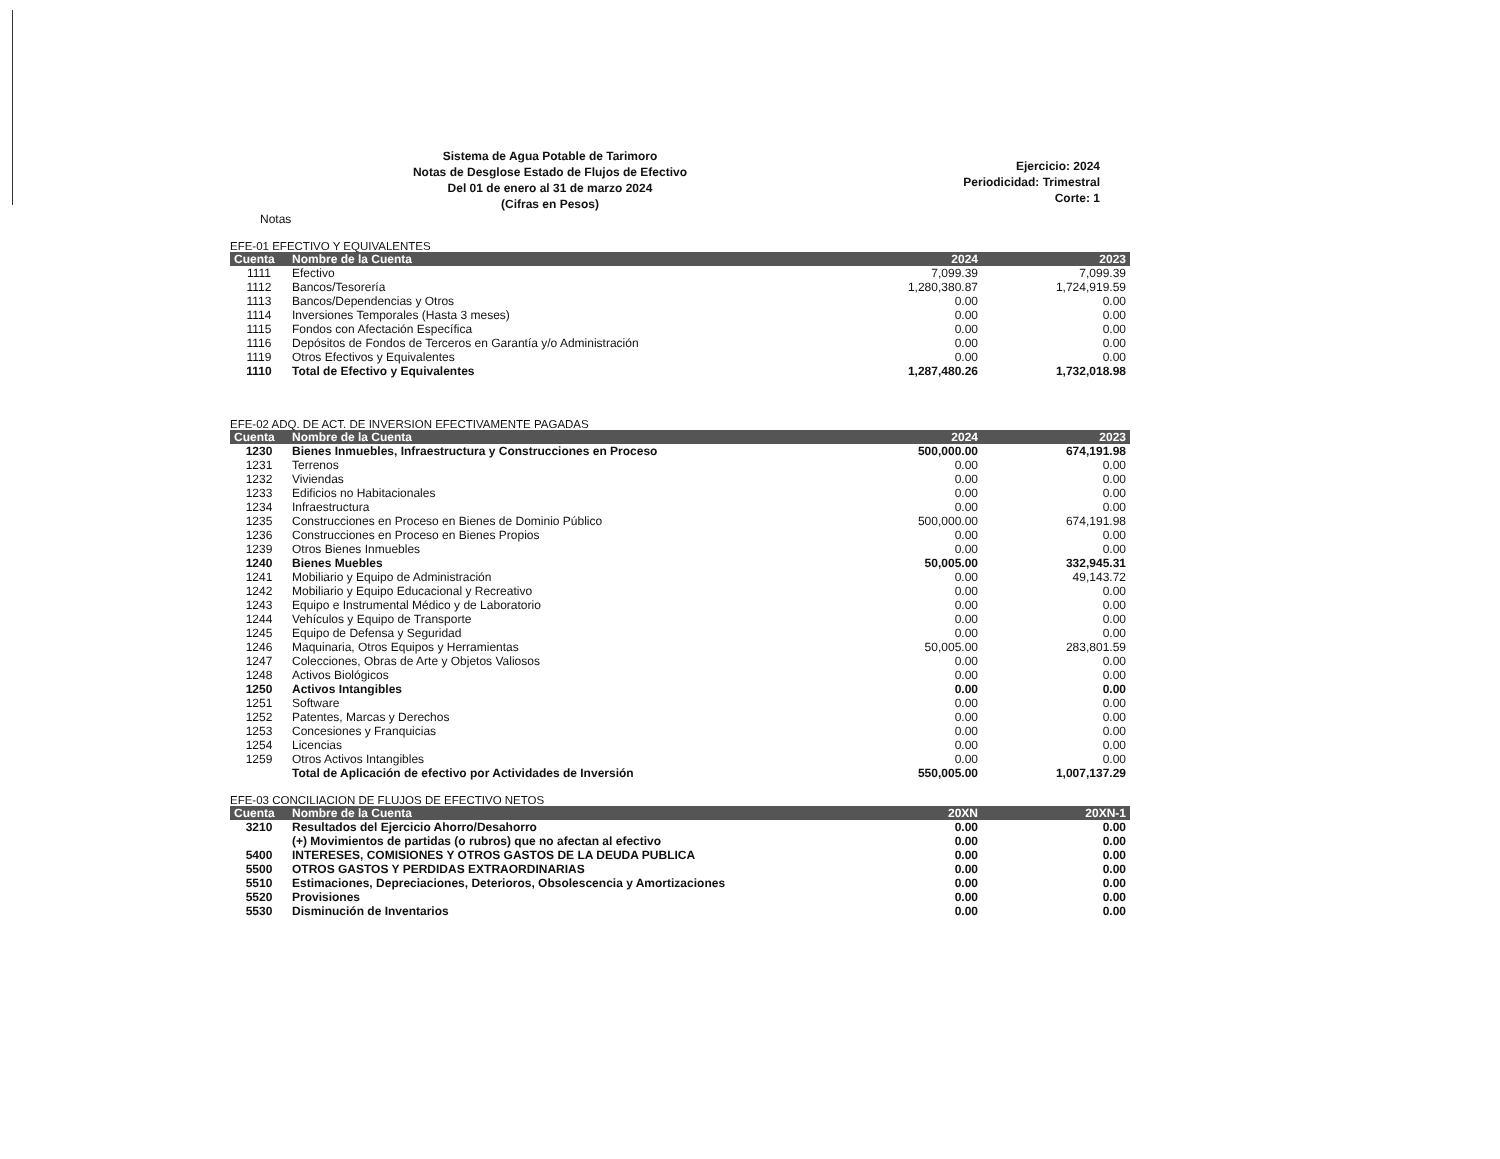Sistema de Agua Potable de Tarimoro
Notas de Desglose Estado de Flujos de Efectivo
Del 01 de enero al 31 de marzo 2024
(Cifras en Pesos)
Ejercicio: 2024
Periodicidad: Trimestral
Corte: 1
Notas
EFE-01 EFECTIVO Y EQUIVALENTES
| Cuenta | Nombre de la Cuenta | 2024 | 2023 |
| --- | --- | --- | --- |
| 1111 | Efectivo | 7,099.39 | 7,099.39 |
| 1112 | Bancos/Tesorería | 1,280,380.87 | 1,724,919.59 |
| 1113 | Bancos/Dependencias y Otros | 0.00 | 0.00 |
| 1114 | Inversiones Temporales (Hasta 3 meses) | 0.00 | 0.00 |
| 1115 | Fondos con Afectación Específica | 0.00 | 0.00 |
| 1116 | Depósitos de Fondos de Terceros en Garantía y/o Administración | 0.00 | 0.00 |
| 1119 | Otros Efectivos y Equivalentes | 0.00 | 0.00 |
| 1110 | Total de Efectivo y Equivalentes | 1,287,480.26 | 1,732,018.98 |
EFE-02 ADQ. DE ACT. DE INVERSION EFECTIVAMENTE PAGADAS
| Cuenta | Nombre de la Cuenta | 2024 | 2023 |
| --- | --- | --- | --- |
| 1230 | Bienes Inmuebles, Infraestructura y Construcciones en Proceso | 500,000.00 | 674,191.98 |
| 1231 | Terrenos | 0.00 | 0.00 |
| 1232 | Viviendas | 0.00 | 0.00 |
| 1233 | Edificios no Habitacionales | 0.00 | 0.00 |
| 1234 | Infraestructura | 0.00 | 0.00 |
| 1235 | Construcciones en Proceso en Bienes de Dominio Público | 500,000.00 | 674,191.98 |
| 1236 | Construcciones en Proceso en Bienes Propios | 0.00 | 0.00 |
| 1239 | Otros Bienes Inmuebles | 0.00 | 0.00 |
| 1240 | Bienes Muebles | 50,005.00 | 332,945.31 |
| 1241 | Mobiliario y Equipo de Administración | 0.00 | 49,143.72 |
| 1242 | Mobiliario y Equipo Educacional y Recreativo | 0.00 | 0.00 |
| 1243 | Equipo e Instrumental Médico y de Laboratorio | 0.00 | 0.00 |
| 1244 | Vehículos y Equipo de Transporte | 0.00 | 0.00 |
| 1245 | Equipo de Defensa y Seguridad | 0.00 | 0.00 |
| 1246 | Maquinaria, Otros Equipos y Herramientas | 50,005.00 | 283,801.59 |
| 1247 | Colecciones, Obras de Arte y Objetos Valiosos | 0.00 | 0.00 |
| 1248 | Activos Biológicos | 0.00 | 0.00 |
| 1250 | Activos Intangibles | 0.00 | 0.00 |
| 1251 | Software | 0.00 | 0.00 |
| 1252 | Patentes, Marcas y Derechos | 0.00 | 0.00 |
| 1253 | Concesiones y Franquicias | 0.00 | 0.00 |
| 1254 | Licencias | 0.00 | 0.00 |
| 1259 | Otros Activos Intangibles | 0.00 | 0.00 |
| | Total de Aplicación de efectivo por Actividades de Inversión | 550,005.00 | 1,007,137.29 |
EFE-03 CONCILIACION DE FLUJOS DE EFECTIVO NETOS
| Cuenta | Nombre de la Cuenta | 20XN | 20XN-1 |
| --- | --- | --- | --- |
| 3210 | Resultados del Ejercicio Ahorro/Desahorro | 0.00 | 0.00 |
| | (+) Movimientos de partidas (o rubros) que no afectan al efectivo | 0.00 | 0.00 |
| 5400 | INTERESES, COMISIONES Y OTROS GASTOS DE LA DEUDA PUBLICA | 0.00 | 0.00 |
| 5500 | OTROS GASTOS Y PERDIDAS EXTRAORDINARIAS | 0.00 | 0.00 |
| 5510 | Estimaciones, Depreciaciones, Deterioros, Obsolescencia y Amortizaciones | 0.00 | 0.00 |
| 5520 | Provisiones | 0.00 | 0.00 |
| 5530 | Disminución de Inventarios | 0.00 | 0.00 |